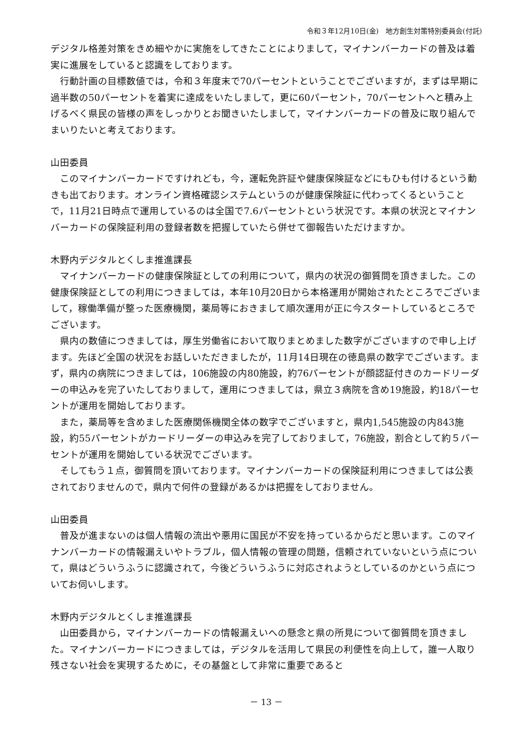令和３年12月10日(金)　地方創生対策特別委員会(付託)
デジタル格差対策をきめ細やかに実施をしてきたことによりまして，マイナンバーカードの普及は着実に進展をしていると認識をしております。
行動計画の目標数値では，令和３年度末で70パーセントということでございますが，まずは早期に過半数の50パーセントを着実に達成をいたしまして，更に60パーセント，70パーセントへと積み上げるべく県民の皆様の声をしっかりとお聞きいたしまして，マイナンバーカードの普及に取り組んでまいりたいと考えております。
山田委員
このマイナンバーカードですけれども，今，運転免許証や健康保険証などにもひも付けるという動きも出ております。オンライン資格確認システムというのが健康保険証に代わってくるということで，11月21日時点で運用しているのは全国で7.6パーセントという状況です。本県の状況とマイナンバーカードの保険証利用の登録者数を把握していたら併せて御報告いただけますか。
木野内デジタルとくしま推進課長
マイナンバーカードの健康保険証としての利用について，県内の状況の御質問を頂きました。この健康保険証としての利用につきましては，本年10月20日から本格運用が開始されたところでございまして，稼働準備が整った医療機関，薬局等におきまして順次運用が正に今スタートしているところでございます。
県内の数値につきましては，厚生労働省において取りまとめました数字がございますので申し上げます。先ほど全国の状況をお話しいただきましたが，11月14日現在の徳島県の数字でございます。まず，県内の病院につきましては，106施設の内80施設，約76パーセントが顔認証付きのカードリーダーの申込みを完了いたしておりまして，運用につきましては，県立３病院を含め19施設，約18パーセントが運用を開始しております。
また，薬局等を含めました医療関係機関全体の数字でございますと，県内1,545施設の内843施設，約55パーセントがカードリーダーの申込みを完了しておりまして，76施設，割合として約５パーセントが運用を開始している状況でございます。
そしてもう１点，御質問を頂いております。マイナンバーカードの保険証利用につきましては公表されておりませんので，県内で何件の登録があるかは把握をしておりません。
山田委員
普及が進まないのは個人情報の流出や悪用に国民が不安を持っているからだと思います。このマイナンバーカードの情報漏えいやトラブル，個人情報の管理の問題，信頼されていないという点について，県はどういうふうに認識されて，今後どういうふうに対応されようとしているのかという点についてお伺いします。
木野内デジタルとくしま推進課長
山田委員から，マイナンバーカードの情報漏えいへの懸念と県の所見について御質問を頂きました。マイナンバーカードにつきましては，デジタルを活用して県民の利便性を向上して，誰一人取り残さない社会を実現するために，その基盤として非常に重要であると
－ 13 －